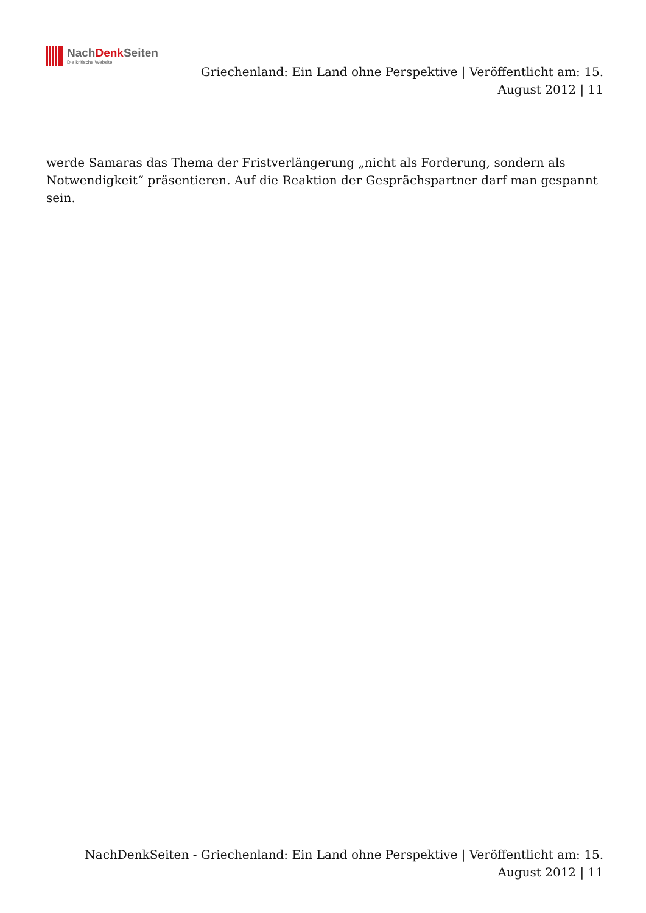NachDenk Seiten
Die kritische Website
Griechenland: Ein Land ohne Perspektive | Veröffentlicht am: 15. August 2012 | 11
werde Samaras das Thema der Fristverlängerung „nicht als Forderung, sondern als Notwendigkeit“ präsentieren. Auf die Reaktion der Gesprächspartner darf man gespannt sein.
NachDenkSeiten - Griechenland: Ein Land ohne Perspektive | Veröffentlicht am: 15. August 2012 | 11